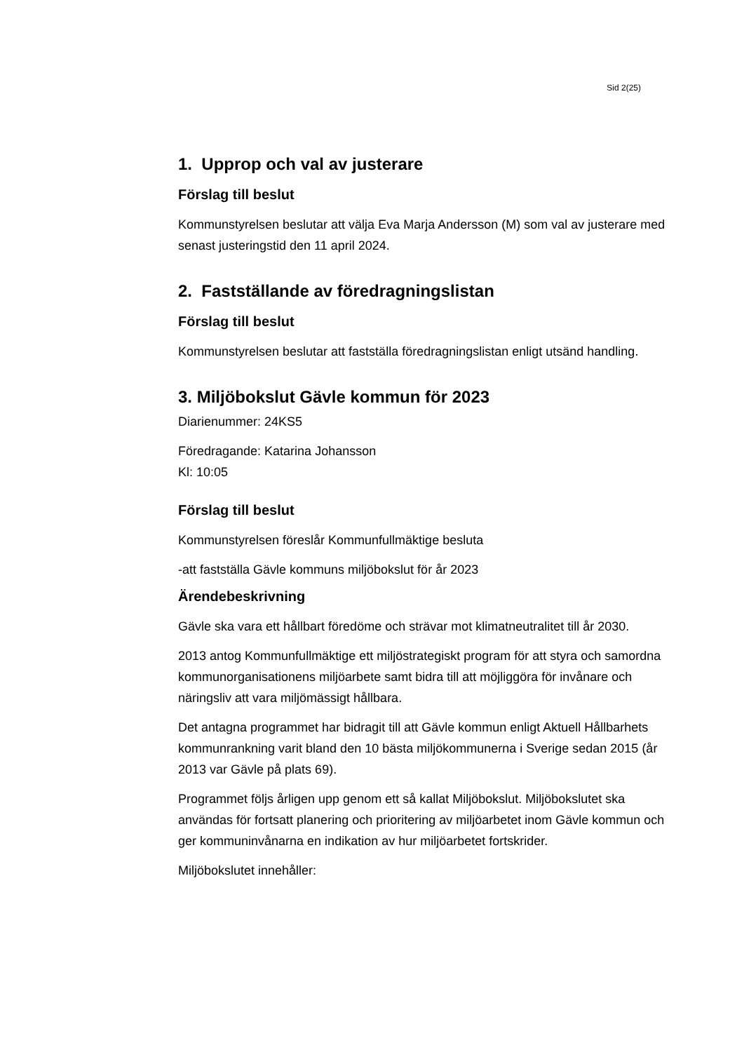Sid 2(25)
1. Upprop och val av justerare
Förslag till beslut
Kommunstyrelsen beslutar att välja Eva Marja Andersson (M) som val av justerare med senast justeringstid den 11 april 2024.
2. Fastställande av föredragningslistan
Förslag till beslut
Kommunstyrelsen beslutar att fastställa föredragningslistan enligt utsänd handling.
3. Miljöbokslut Gävle kommun för 2023
Diarienummer: 24KS5
Föredragande: Katarina Johansson
Kl: 10:05
Förslag till beslut
Kommunstyrelsen föreslår Kommunfullmäktige besluta
-att fastställa Gävle kommuns miljöbokslut för år 2023
Ärendebeskrivning
Gävle ska vara ett hållbart föredöme och strävar mot klimatneutralitet till år 2030.
2013 antog Kommunfullmäktige ett miljöstrategiskt program för att styra och samordna kommunorganisationens miljöarbete samt bidra till att möjliggöra för invånare och näringsliv att vara miljömässigt hållbara.
Det antagna programmet har bidragit till att Gävle kommun enligt Aktuell Hållbarhets kommunrankning varit bland den 10 bästa miljökommunerna i Sverige sedan 2015 (år 2013 var Gävle på plats 69).
Programmet följs årligen upp genom ett så kallat Miljöbokslut. Miljöbokslutet ska användas för fortsatt planering och prioritering av miljöarbetet inom Gävle kommun och ger kommuninvånarna en indikation av hur miljöarbetet fortskrider.
Miljöbokslutet innehåller: